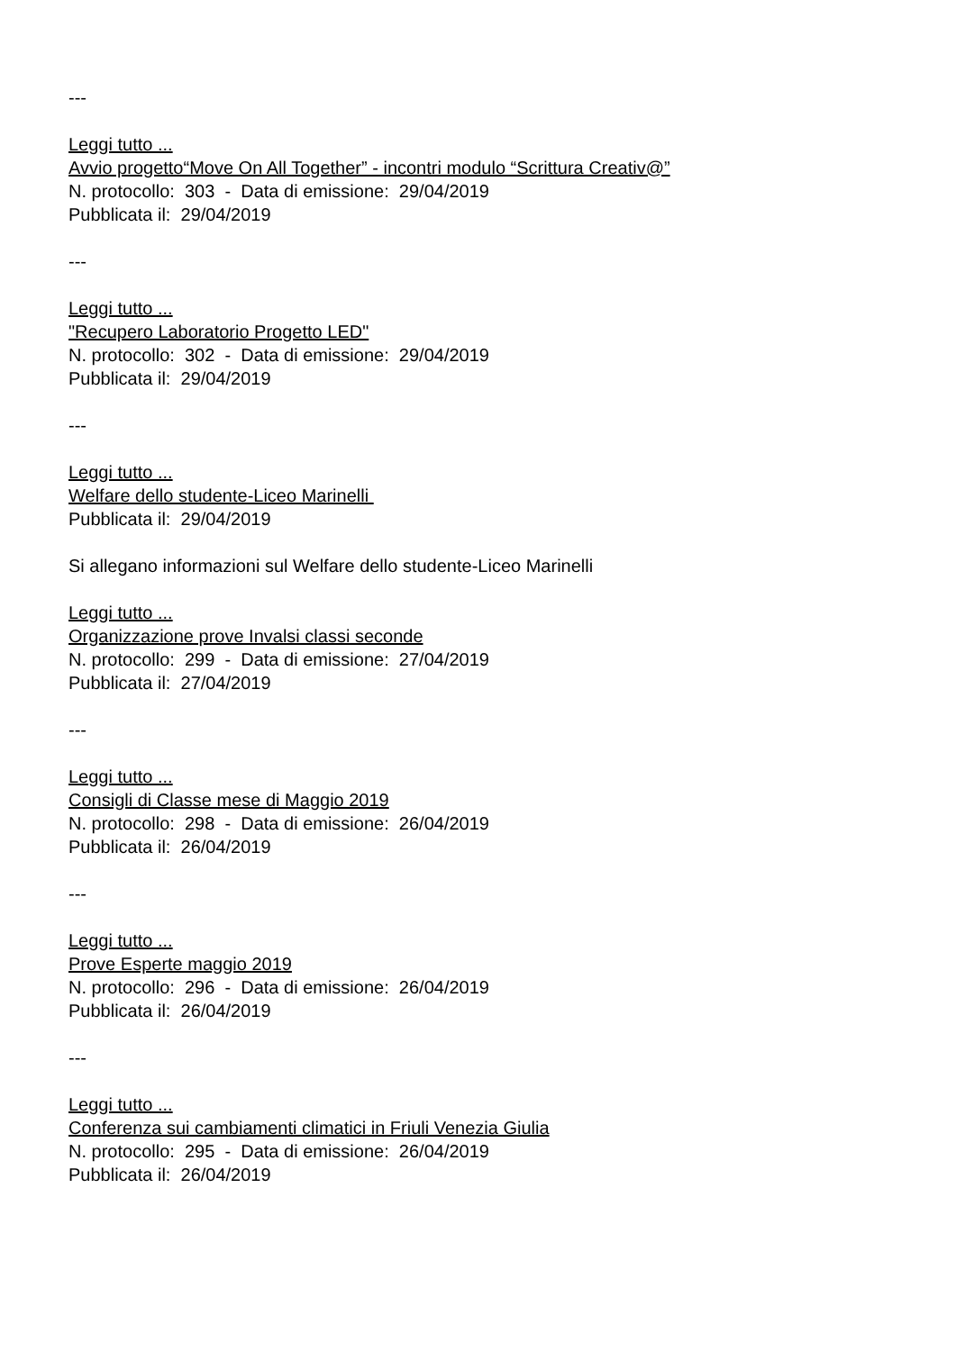---
Leggi tutto ...
Avvio progetto“Move On All Together” - incontri modulo “Scrittura Creativ@”
N. protocollo: 303 - Data di emissione: 29/04/2019
Pubblicata il: 29/04/2019
---
Leggi tutto ...
"Recupero Laboratorio Progetto LED"
N. protocollo: 302 - Data di emissione: 29/04/2019
Pubblicata il: 29/04/2019
---
Leggi tutto ...
Welfare dello studente-Liceo Marinelli
Pubblicata il: 29/04/2019
Si allegano informazioni sul Welfare dello studente-Liceo Marinelli
Leggi tutto ...
Organizzazione prove Invalsi classi seconde
N. protocollo: 299 - Data di emissione: 27/04/2019
Pubblicata il: 27/04/2019
---
Leggi tutto ...
Consigli di Classe mese di Maggio 2019
N. protocollo: 298 - Data di emissione: 26/04/2019
Pubblicata il: 26/04/2019
---
Leggi tutto ...
Prove Esperte maggio 2019
N. protocollo: 296 - Data di emissione: 26/04/2019
Pubblicata il: 26/04/2019
---
Leggi tutto ...
Conferenza sui cambiamenti climatici in Friuli Venezia Giulia
N. protocollo: 295 - Data di emissione: 26/04/2019
Pubblicata il: 26/04/2019